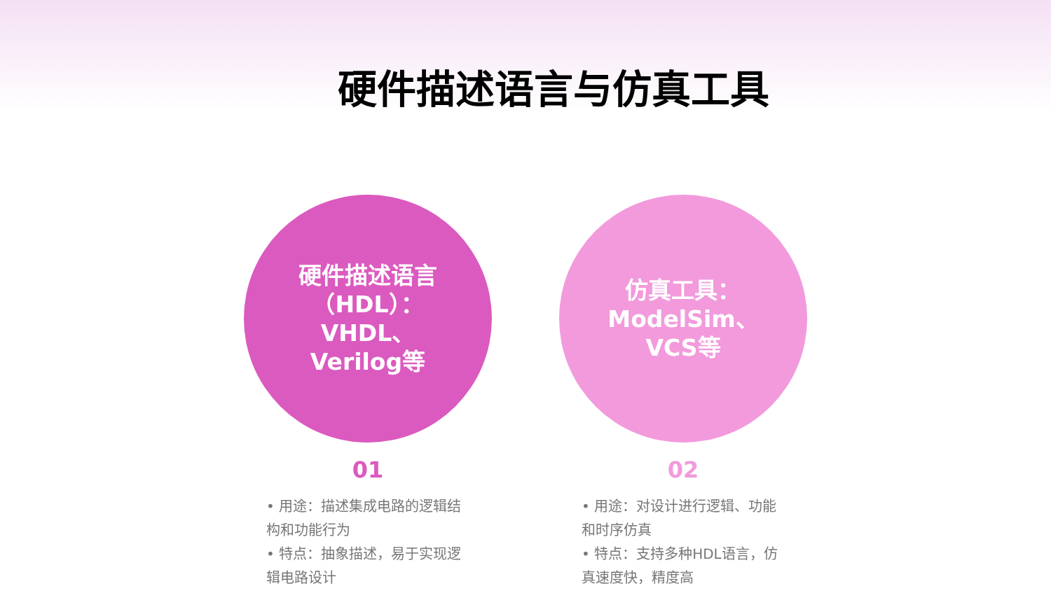硬件描述语言与仿真工具
硬件描述语言
（HDL）：
VHDL、
Verilog等
01
• 用途：描述集成电路的逻辑结构和功能行为
• 特点：抽象描述，易于实现逻辑电路设计
仿真工具：
ModelSim、
VCS等
02
• 用途：对设计进行逻辑、功能和时序仿真
• 特点：支持多种HDL语言，仿真速度快，精度高